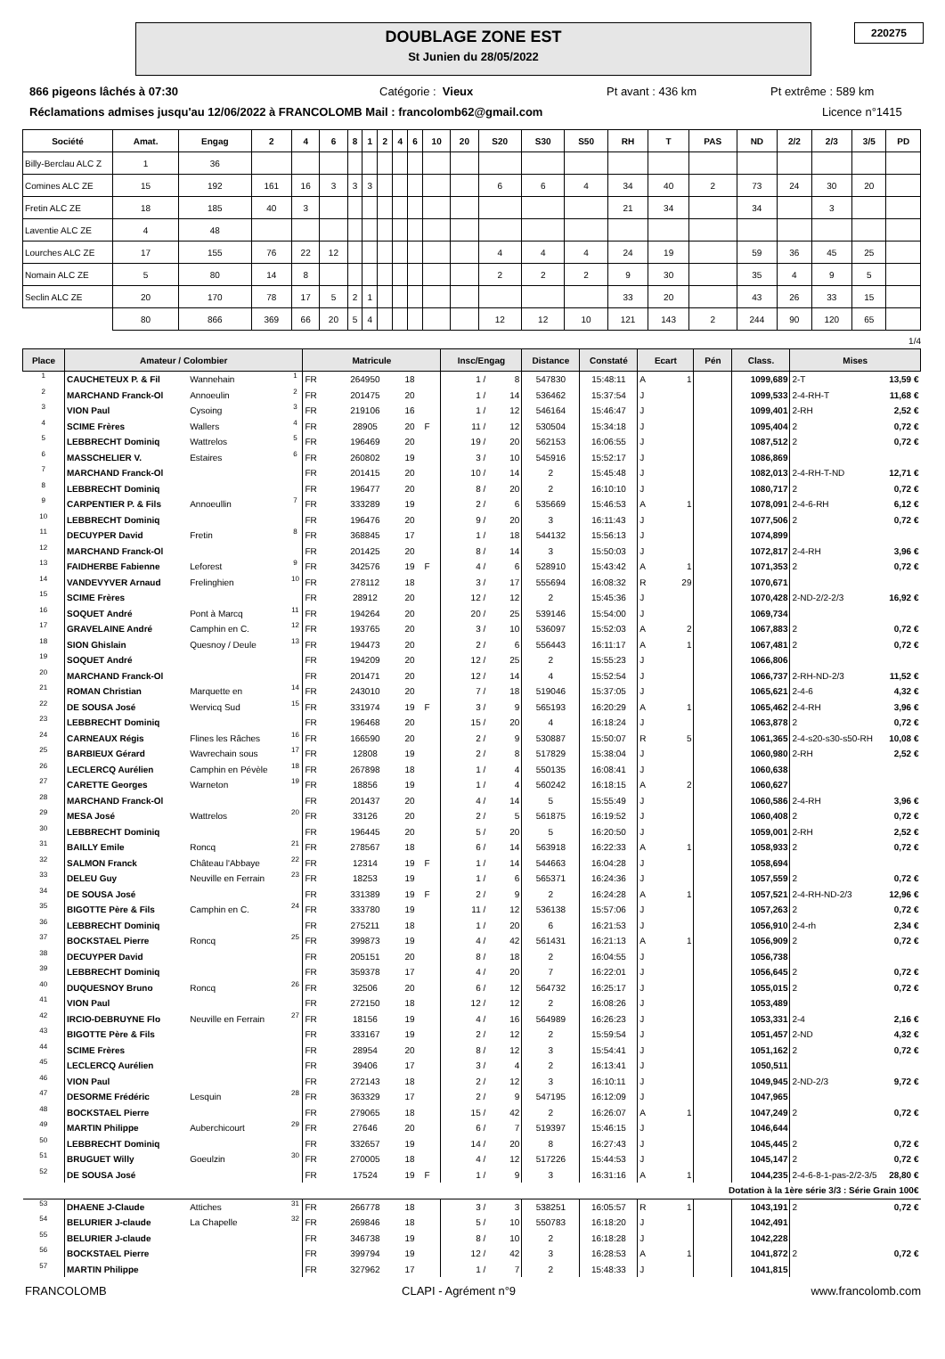DOUBLAGE ZONE EST
St Junien du 28/05/2022
220275
866 pigeons lâchés à 07:30 Catégorie : Vieux Pt avant : 436 km Pt extrême : 589 km
Réclamations admises jusqu'au 12/06/2022 à FRANCOLOMB Mail : francolomb62@gmail.com Licence n°1415
| Société | Amat. | Engag | 2 | 4 | 6 | 8 | 1 | 2 | 4 | 6 | 10 | 20 | S20 | S30 | S50 | RH | T | PAS | ND | 2/2 | 2/3 | 3/5 | PD |
| --- | --- | --- | --- | --- | --- | --- | --- | --- | --- | --- | --- | --- | --- | --- | --- | --- | --- | --- | --- | --- | --- | --- | --- |
| Billy-Berclau ALC Z | 1 | 36 | | | | | | | | | | | | | | | | | | | | | |
| Comines ALC ZE | 15 | 192 | 161 | 16 | 3 | 3 | 3 | | | | | | 6 | 6 | 4 | 34 | 40 | 2 | 73 | 24 | 30 | 20 | |
| Fretin ALC ZE | 18 | 185 | 40 | 3 | | | | | | | | | | | | 21 | 34 | | 34 | | 3 | | |
| Laventie ALC ZE | 4 | 48 | | | | | | | | | | | | | | | | | | | | | |
| Lourches ALC ZE | 17 | 155 | 76 | 22 | 12 | | | | | | | | 4 | 4 | 4 | 24 | 19 | | 59 | 36 | 45 | 25 | |
| Nomain ALC ZE | 5 | 80 | 14 | 8 | | | | | | | | | 2 | 2 | 2 | 9 | 30 | | 35 | 4 | 9 | 5 | |
| Seclin ALC ZE | 20 | 170 | 78 | 17 | 5 | 2 | 1 | | | | | | | | | 33 | 20 | | 43 | 26 | 33 | 15 | |
| | 80 | 866 | 369 | 66 | 20 | 5 | 4 | | | | | | 12 | 12 | 10 | 121 | 143 | 2 | 244 | 90 | 120 | 65 | |
1/4
| Place | Amateur / Colombier | | | Matricule | | | | Insc/Engag | | Distance | Constaté | Ecart | | Pén | Class. | Mises | |
| --- | --- | --- | --- | --- | --- | --- | --- | --- | --- | --- | --- | --- | --- | --- | --- | --- | --- |
| 1 | CAUCHETEUX P. & Fil | Wannehain | 1 | FR | 264950 | 18 | | 1 / | 8 | 547830 | 15:48:11 | A | 1 | | 1099,689 | 2-T | 13,59 € |
| 2 | MARCHAND Franck-Ol | Annoeulin | 2 | FR | 201475 | 20 | | 1 / | 14 | 536462 | 15:37:54 | J | | | 1099,533 | 2-4-RH-T | 11,68 € |
| 3 | VION Paul | Cysoing | 3 | FR | 219106 | 16 | | 1 / | 12 | 546164 | 15:46:47 | J | | | 1099,401 | 2-RH | 2,52 € |
| 4 | SCIME Frères | Wallers | 4 | FR | 28905 | 20 | F | 11 / | 12 | 530504 | 15:34:18 | J | | | 1095,404 | 2 | 0,72 € |
| 5 | LEBBRECHT Dominiq | Wattrelos | 5 | FR | 196469 | 20 | | 19 / | 20 | 562153 | 16:06:55 | J | | | 1087,512 | 2 | 0,72 € |
| 6 | MASSCHELIER V. | Estaires | 6 | FR | 260802 | 19 | | 3 / | 10 | 545916 | 15:52:17 | J | | | 1086,869 | | |
| 7 | MARCHAND Franck-Ol | | | FR | 201415 | 20 | | 10 / | 14 | 2 | 15:45:48 | J | | | 1082,013 | 2-4-RH-T-ND | 12,71 € |
| 8 | LEBBRECHT Dominiq | | | FR | 196477 | 20 | | 8 / | 20 | 2 | 16:10:10 | J | | | 1080,717 | 2 | 0,72 € |
| 9 | CARPENTIER P. & Fils | Annoeullin | 7 | FR | 333289 | 19 | | 2 / | 6 | 535669 | 15:46:53 | A | 1 | | 1078,091 | 2-4-6-RH | 6,12 € |
| 10 | LEBBRECHT Dominiq | | | FR | 196476 | 20 | | 9 / | 20 | 3 | 16:11:43 | J | | | 1077,506 | 2 | 0,72 € |
| 11 | DECUYPER David | Fretin | 8 | FR | 368845 | 17 | | 1 / | 18 | 544132 | 15:56:13 | J | | | 1074,899 | | |
| 12 | MARCHAND Franck-Ol | | | FR | 201425 | 20 | | 8 / | 14 | 3 | 15:50:03 | J | | | 1072,817 | 2-4-RH | 3,96 € |
| 13 | FAIDHERBE Fabienne | Leforest | 9 | FR | 342576 | 19 | F | 4 / | 6 | 528910 | 15:43:42 | A | 1 | | 1071,353 | 2 | 0,72 € |
| 14 | VANDEVYVER Arnaud | Frelinghien | 10 | FR | 278112 | 18 | | 3 / | 17 | 555694 | 16:08:32 | R | 29 | | 1070,671 | | |
| 15 | SCIME Frères | | | FR | 28912 | 20 | | 12 / | 12 | 2 | 15:45:36 | J | | | 1070,428 | 2-ND-2/2-2/3 | 16,92 € |
| 16 | SOQUET André | Pont à Marcq | 11 | FR | 194264 | 20 | | 20 / | 25 | 539146 | 15:54:00 | J | | | 1069,734 | | |
| 17 | GRAVELAINE André | Camphin en C. | 12 | FR | 193765 | 20 | | 3 / | 10 | 536097 | 15:52:03 | A | 2 | | 1067,883 | 2 | 0,72 € |
| 18 | SION Ghislain | Quesnoy / Deule | 13 | FR | 194473 | 20 | | 2 / | 6 | 556443 | 16:11:17 | A | 1 | | 1067,481 | 2 | 0,72 € |
| 19 | SOQUET André | | | FR | 194209 | 20 | | 12 / | 25 | 2 | 15:55:23 | J | | | 1066,806 | | |
| 20 | MARCHAND Franck-Ol | | | FR | 201471 | 20 | | 12 / | 14 | 4 | 15:52:54 | J | | | 1066,737 | 2-RH-ND-2/3 | 11,52 € |
| 21 | ROMAN Christian | Marquette en | 14 | FR | 243010 | 20 | | 7 / | 18 | 519046 | 15:37:05 | J | | | 1065,621 | 2-4-6 | 4,32 € |
| 22 | DE SOUSA José | Wervicq Sud | 15 | FR | 331974 | 19 | F | 3 / | 9 | 565193 | 16:20:29 | A | 1 | | 1065,462 | 2-4-RH | 3,96 € |
| 23 | LEBBRECHT Dominiq | | | FR | 196468 | 20 | | 15 / | 20 | 4 | 16:18:24 | J | | | 1063,878 | 2 | 0,72 € |
| 24 | CARNEAUX Régis | Flines les Râches | 16 | FR | 166590 | 20 | | 2 / | 9 | 530887 | 15:50:07 | R | 5 | | 1061,365 | 2-4-s20-s30-s50-RH | 10,08 € |
| 25 | BARBIEUX Gérard | Wavrechain sous | 17 | FR | 12808 | 19 | | 2 / | 8 | 517829 | 15:38:04 | J | | | 1060,980 | 2-RH | 2,52 € |
| 26 | LECLERCQ Aurélien | Camphin en Pévèle | 18 | FR | 267898 | 18 | | 1 / | 4 | 550135 | 16:08:41 | J | | | 1060,638 | | |
| 27 | CARETTE Georges | Warneton | 19 | FR | 18856 | 19 | | 1 / | 4 | 560242 | 16:18:15 | A | 2 | | 1060,627 | | |
| 28 | MARCHAND Franck-Ol | | | FR | 201437 | 20 | | 4 / | 14 | 5 | 15:55:49 | J | | | 1060,586 | 2-4-RH | 3,96 € |
| 29 | MESA José | Wattrelos | 20 | FR | 33126 | 20 | | 2 / | 5 | 561875 | 16:19:52 | J | | | 1060,408 | 2 | 0,72 € |
| 30 | LEBBRECHT Dominiq | | | FR | 196445 | 20 | | 5 / | 20 | 5 | 16:20:50 | J | | | 1059,001 | 2-RH | 2,52 € |
| 31 | BAILLY Emile | Roncq | 21 | FR | 278567 | 18 | | 6 / | 14 | 563918 | 16:22:33 | A | 1 | | 1058,933 | 2 | 0,72 € |
| 32 | SALMON Franck | Château l'Abbaye | 22 | FR | 12314 | 19 | F | 1 / | 14 | 544663 | 16:04:28 | J | | | 1058,694 | | |
| 33 | DELEU Guy | Neuville en Ferrain | 23 | FR | 18253 | 19 | | 1 / | 6 | 565371 | 16:24:36 | J | | | 1057,559 | 2 | 0,72 € |
| 34 | DE SOUSA José | | | FR | 331389 | 19 | F | 2 / | 9 | 2 | 16:24:28 | A | 1 | | 1057,521 | 2-4-RH-ND-2/3 | 12,96 € |
| 35 | BIGOTTE Père & Fils | Camphin en C. | 24 | FR | 333780 | 19 | | 11 / | 12 | 536138 | 15:57:06 | J | | | 1057,263 | 2 | 0,72 € |
| 36 | LEBBRECHT Dominiq | | | FR | 275211 | 18 | | 1 / | 20 | 6 | 16:21:53 | J | | | 1056,910 | 2-4-rh | 2,34 € |
| 37 | BOCKSTAEL Pierre | Roncq | 25 | FR | 399873 | 19 | | 4 / | 42 | 561431 | 16:21:13 | A | 1 | | 1056,909 | 2 | 0,72 € |
| 38 | DECUYPER David | | | FR | 205151 | 20 | | 8 / | 18 | 2 | 16:04:55 | J | | | 1056,738 | | |
| 39 | LEBBRECHT Dominiq | | | FR | 359378 | 17 | | 4 / | 20 | 7 | 16:22:01 | J | | | 1056,645 | 2 | 0,72 € |
| 40 | DUQUESNOY Bruno | Roncq | 26 | FR | 32506 | 20 | | 6 / | 12 | 564732 | 16:25:17 | J | | | 1055,015 | 2 | 0,72 € |
| 41 | VION Paul | | | FR | 272150 | 18 | | 12 / | 12 | 2 | 16:08:26 | J | | | 1053,489 | | |
| 42 | IRCIO-DEBRUYNE Flo | Neuville en Ferrain | 27 | FR | 18156 | 19 | | 4 / | 16 | 564989 | 16:26:23 | J | | | 1053,331 | 2-4 | 2,16 € |
| 43 | BIGOTTE Père & Fils | | | FR | 333167 | 19 | | 2 / | 12 | 2 | 15:59:54 | J | | | 1051,457 | 2-ND | 4,32 € |
| 44 | SCIME Frères | | | FR | 28954 | 20 | | 8 / | 12 | 3 | 15:54:41 | J | | | 1051,162 | 2 | 0,72 € |
| 45 | LECLERCQ Aurélien | | | FR | 39406 | 17 | | 3 / | 4 | 2 | 16:13:41 | J | | | 1050,511 | | |
| 46 | VION Paul | | | FR | 272143 | 18 | | 2 / | 12 | 3 | 16:10:11 | J | | | 1049,945 | 2-ND-2/3 | 9,72 € |
| 47 | DESORME Frédéric | Lesquin | 28 | FR | 363329 | 17 | | 2 / | 9 | 547195 | 16:12:09 | J | | | 1047,965 | | |
| 48 | BOCKSTAEL Pierre | | | FR | 279065 | 18 | | 15 / | 42 | 2 | 16:26:07 | A | 1 | | 1047,249 | 2 | 0,72 € |
| 49 | MARTIN Philippe | Auberchicourt | 29 | FR | 27646 | 20 | | 6 / | 7 | 519397 | 15:46:15 | J | | | 1046,644 | | |
| 50 | LEBBRECHT Dominiq | | | FR | 332657 | 19 | | 14 / | 20 | 8 | 16:27:43 | J | | | 1045,445 | 2 | 0,72 € |
| 51 | BRUGUET Willy | Goeulzin | 30 | FR | 270005 | 18 | | 4 / | 12 | 517226 | 15:44:53 | J | | | 1045,147 | 2 | 0,72 € |
| 52 | DE SOUSA José | | | FR | 17524 | 19 | F | 1 / | 9 | 3 | 16:31:16 | A | 1 | | 1044,235 | 2-4-6-8-1-pas-2/2-3/5 | 28,80 € |
| Dotation à la 1ère série 3/3 : Série Grain 100€ | | | | | | | | | | | | | | | | | |
| 53 | DHAENE J-Claude | Attiches | 31 | FR | 266778 | 18 | | 3 / | 3 | 538251 | 16:05:57 | R | 1 | | 1043,191 | 2 | 0,72 € |
| 54 | BELURIER J-claude | La Chapelle | 32 | FR | 269846 | 18 | | 5 / | 10 | 550783 | 16:18:20 | J | | | 1042,491 | | |
| 55 | BELURIER J-claude | | | FR | 346738 | 19 | | 8 / | 10 | 2 | 16:18:28 | J | | | 1042,228 | | |
| 56 | BOCKSTAEL Pierre | | | FR | 399794 | 19 | | 12 / | 42 | 3 | 16:28:53 | A | 1 | | 1041,872 | 2 | 0,72 € |
| 57 | MARTIN Philippe | | | FR | 327962 | 17 | | 1 / | 7 | 2 | 15:48:33 | J | | | 1041,815 | | |
FRANCOLOMB CLAPI - Agrément n°9 www.francolomb.com